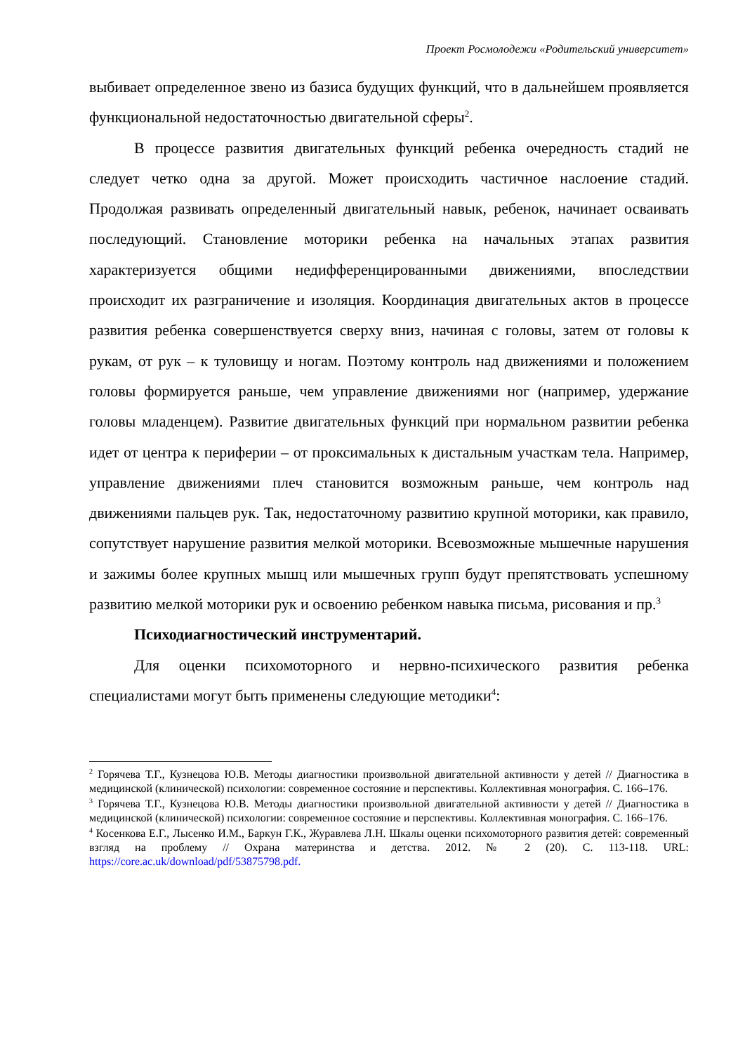Проект Росмолодежи «Родительский университет»
выбивает определенное звено из базиса будущих функций, что в дальнейшем проявляется функциональной недостаточностью двигательной сферы<sup>2</sup>.
В процессе развития двигательных функций ребенка очередность стадий не следует четко одна за другой. Может происходить частичное наслоение стадий. Продолжая развивать определенный двигательный навык, ребенок, начинает осваивать последующий. Становление моторики ребенка на начальных этапах развития характеризуется общими недифференцированными движениями, впоследствии происходит их разграничение и изоляция. Координация двигательных актов в процессе развития ребенка совершенствуется сверху вниз, начиная с головы, затем от головы к рукам, от рук – к туловищу и ногам. Поэтому контроль над движениями и положением головы формируется раньше, чем управление движениями ног (например, удержание головы младенцем). Развитие двигательных функций при нормальном развитии ребенка идет от центра к периферии – от проксимальных к дистальным участкам тела. Например, управление движениями плеч становится возможным раньше, чем контроль над движениями пальцев рук. Так, недостаточному развитию крупной моторики, как правило, сопутствует нарушение развития мелкой моторики. Всевозможные мышечные нарушения и зажимы более крупных мышц или мышечных групп будут препятствовать успешному развитию мелкой моторики рук и освоению ребенком навыка письма, рисования и пр.<sup>3</sup>
Психодиагностический инструментарий.
Для оценки психомоторного и нервно-психического развития ребенка специалистами могут быть применены следующие методики<sup>4</sup>:
<sup>2</sup> Горячева Т.Г., Кузнецова Ю.В. Методы диагностики произвольной двигательной активности у детей // Диагностика в медицинской (клинической) психологии: современное состояние и перспективы. Коллективная монография. С. 166–176.
<sup>3</sup> Горячева Т.Г., Кузнецова Ю.В. Методы диагностики произвольной двигательной активности у детей // Диагностика в медицинской (клинической) психологии: современное состояние и перспективы. Коллективная монография. С. 166–176.
<sup>4</sup> Косенкова Е.Г., Лысенко И.М., Баркун Г.К., Журавлева Л.Н. Шкалы оценки психомоторного развития детей: современный взгляд на проблему // Охрана материнства и детства. 2012. № 2 (20). С. 113-118. URL: https://core.ac.uk/download/pdf/53875798.pdf.